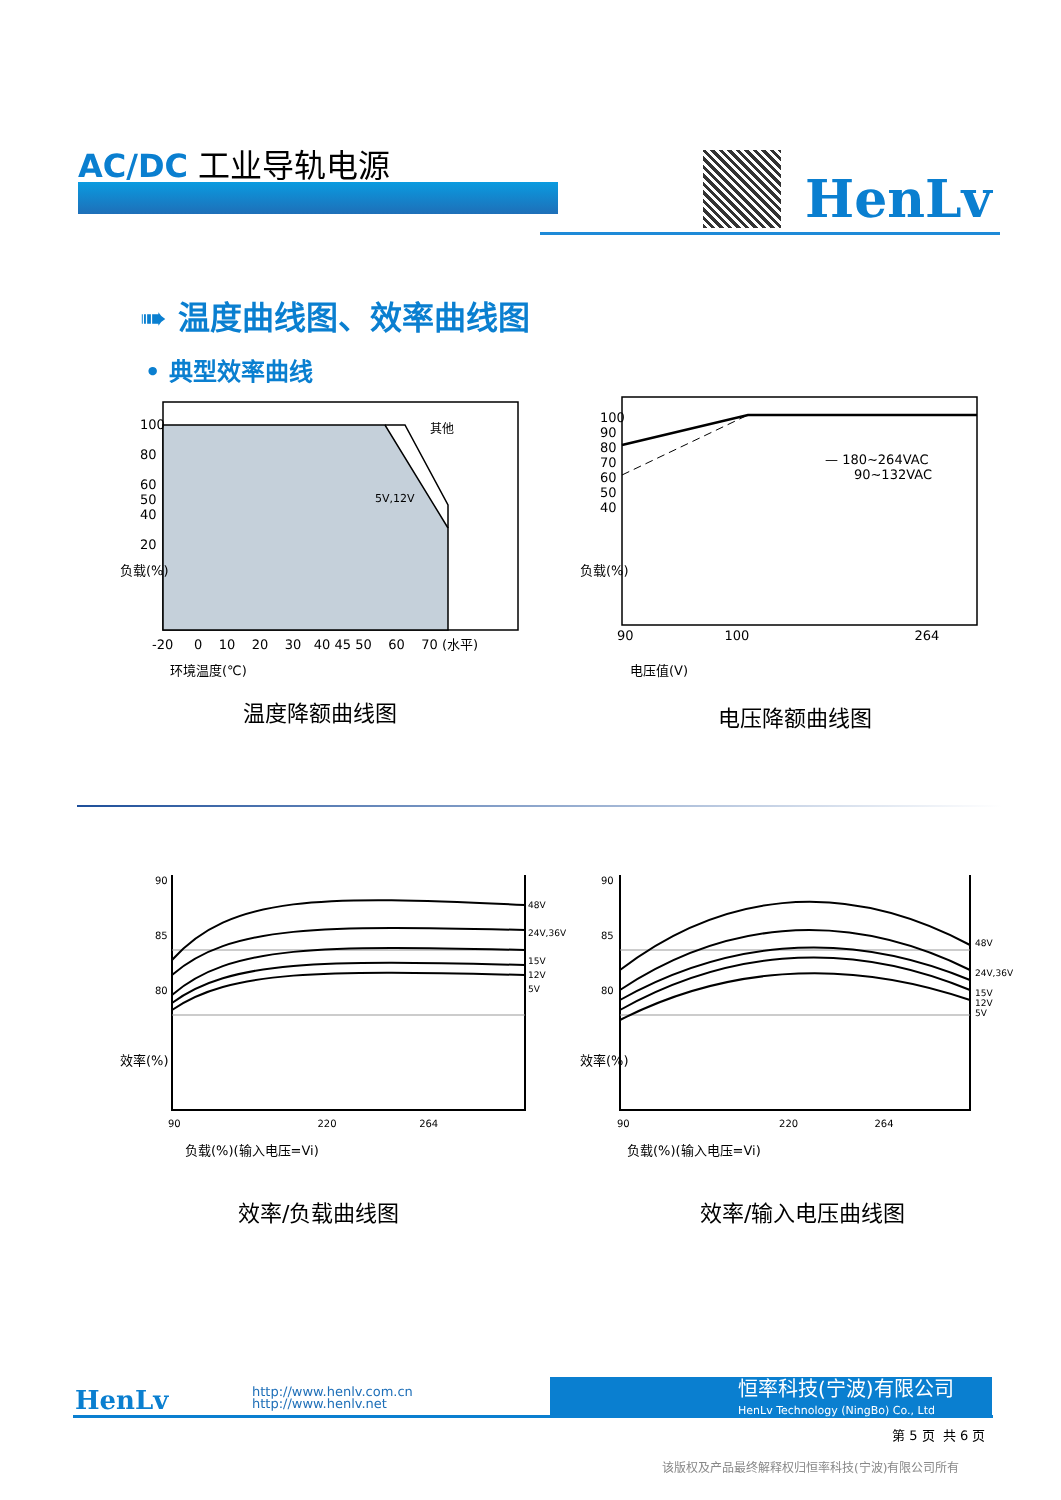AC/DC 工业导轨电源
HenLv
➠ 温度曲线图、效率曲线图
• 典型效率曲线
其他
5V,12V
100
80
60
50
40
20
-20 0 10 20 30 40 45 50 60 70 (水平)
负载(%)
环境温度(℃)
温度降额曲线图
— 180~264VAC
90~132VAC
100
90
80
70
60
50
40
90 100 264
负载(%)
电压值(V)
电压降额曲线图
48V
24V,36V
15V
12V
5V
90
85
80
90 220 264
效率(%)
负载(%)(输入电压=Vi)
效率/负载曲线图
48V
24V,36V
15V
12V
5V
90
85
80
90 220 264
效率(%)
负载(%)(输入电压=Vi)
效率/输入电压曲线图
HenLv
http://www.henlv.com.cn
http://www.henlv.net
恒率科技(宁波)有限公司
HenLv Technology (NingBo) Co., Ltd
第 5 页 共 6 页
该版权及产品最终解释权归恒率科技(宁波)有限公司所有